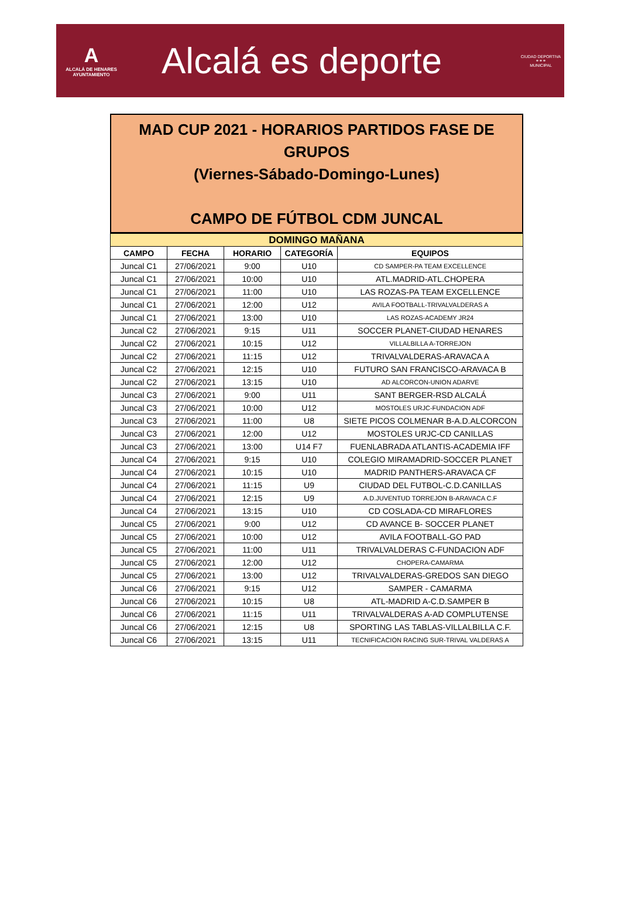A
ALCALÁ DE HENARES
AYUNTAMIENTO
Alcalá es deporte
CIUDAD DEPORTIVA
⚭⚭⚭
MUNICIPAL
MAD CUP 2021 - HORARIOS PARTIDOS FASE DE
GRUPOS
(Viernes-Sábado-Domingo-Lunes)
CAMPO DE FÚTBOL CDM JUNCAL
| DOMINGO MAÑANA | | | | |
| CAMPO | FECHA | HORARIO | CATEGORÍA | EQUIPOS |
| Juncal C1 | 27/06/2021 | 9:00 | U10 | CD SAMPER-PA TEAM EXCELLENCE |
| Juncal C1 | 27/06/2021 | 10:00 | U10 | ATL.MADRID-ATL.CHOPERA |
| Juncal C1 | 27/06/2021 | 11:00 | U10 | LAS ROZAS-PA TEAM EXCELLENCE |
| Juncal C1 | 27/06/2021 | 12:00 | U12 | AVILA FOOTBALL-TRIVALVALDERAS A |
| Juncal C1 | 27/06/2021 | 13:00 | U10 | LAS ROZAS-ACADEMY JR24 |
| Juncal C2 | 27/06/2021 | 9:15 | U11 | SOCCER PLANET-CIUDAD HENARES |
| Juncal C2 | 27/06/2021 | 10:15 | U12 | VILLALBILLA A-TORREJON |
| Juncal C2 | 27/06/2021 | 11:15 | U12 | TRIVALVALDERAS-ARAVACA A |
| Juncal C2 | 27/06/2021 | 12:15 | U10 | FUTURO SAN FRANCISCO-ARAVACA B |
| Juncal C2 | 27/06/2021 | 13:15 | U10 | AD ALCORCON-UNION ADARVE |
| Juncal C3 | 27/06/2021 | 9:00 | U11 | SANT BERGER-RSD ALCALÁ |
| Juncal C3 | 27/06/2021 | 10:00 | U12 | MOSTOLES URJC-FUNDACION ADF |
| Juncal C3 | 27/06/2021 | 11:00 | U8 | SIETE PICOS COLMENAR B-A.D.ALCORCON |
| Juncal C3 | 27/06/2021 | 12:00 | U12 | MOSTOLES URJC-CD CANILLAS |
| Juncal C3 | 27/06/2021 | 13:00 | U14 F7 | FUENLABRADA ATLANTIS-ACADEMIA IFF |
| Juncal C4 | 27/06/2021 | 9:15 | U10 | COLEGIO MIRAMADRID-SOCCER PLANET |
| Juncal C4 | 27/06/2021 | 10:15 | U10 | MADRID PANTHERS-ARAVACA CF |
| Juncal C4 | 27/06/2021 | 11:15 | U9 | CIUDAD DEL FUTBOL-C.D.CANILLAS |
| Juncal C4 | 27/06/2021 | 12:15 | U9 | A.D.JUVENTUD TORREJON B-ARAVACA C.F |
| Juncal C4 | 27/06/2021 | 13:15 | U10 | CD COSLADA-CD MIRAFLORES |
| Juncal C5 | 27/06/2021 | 9:00 | U12 | CD AVANCE B- SOCCER PLANET |
| Juncal C5 | 27/06/2021 | 10:00 | U12 | AVILA FOOTBALL-GO PAD |
| Juncal C5 | 27/06/2021 | 11:00 | U11 | TRIVALVALDERAS C-FUNDACION ADF |
| Juncal C5 | 27/06/2021 | 12:00 | U12 | CHOPERA-CAMARMA |
| Juncal C5 | 27/06/2021 | 13:00 | U12 | TRIVALVALDERAS-GREDOS SAN DIEGO |
| Juncal C6 | 27/06/2021 | 9:15 | U12 | SAMPER - CAMARMA |
| Juncal C6 | 27/06/2021 | 10:15 | U8 | ATL-MADRID A-C.D.SAMPER B |
| Juncal C6 | 27/06/2021 | 11:15 | U11 | TRIVALVALDERAS A-AD COMPLUTENSE |
| Juncal C6 | 27/06/2021 | 12:15 | U8 | SPORTING LAS TABLAS-VILLALBILLA C.F. |
| Juncal C6 | 27/06/2021 | 13:15 | U11 | TECNIFICACION RACING SUR-TRIVAL VALDERAS A |